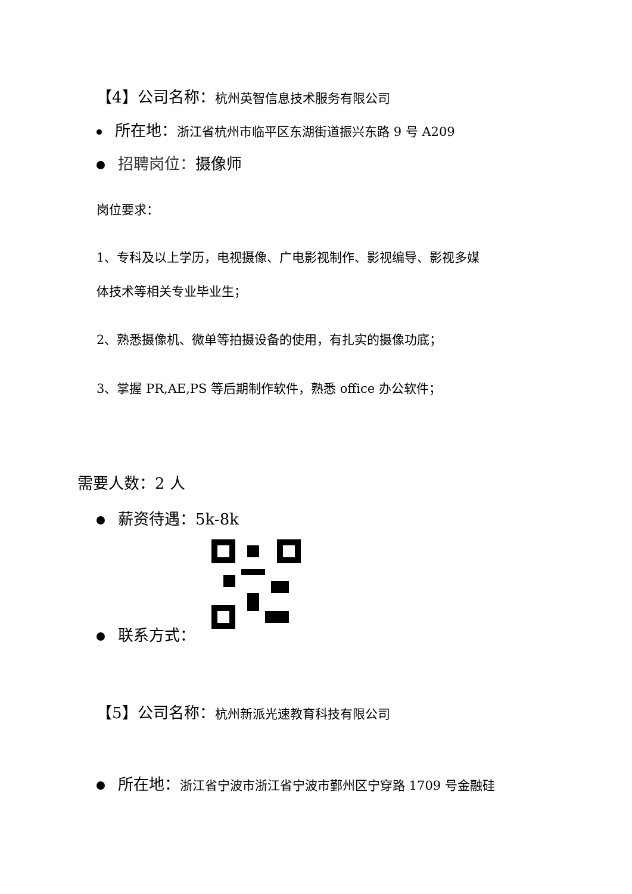【4】公司名称：杭州英智信息技术服务有限公司
所在地：浙江省杭州市临平区东湖街道振兴东路 9 号 A209
招聘岗位：摄像师
岗位要求：
1、专科及以上学历，电视摄像、广电影视制作、影视编导、影视多媒
体技术等相关专业毕业生；
2、熟悉摄像机、微单等拍摄设备的使用，有扎实的摄像功底；
3、掌握 PR,AE,PS 等后期制作软件，熟悉 office 办公软件；
需要人数：2 人
薪资待遇：5k-8k
联系方式：
【5】公司名称：杭州新派光速教育科技有限公司
所在地：浙江省宁波市浙江省宁波市鄞州区宁穿路 1709 号金融硅